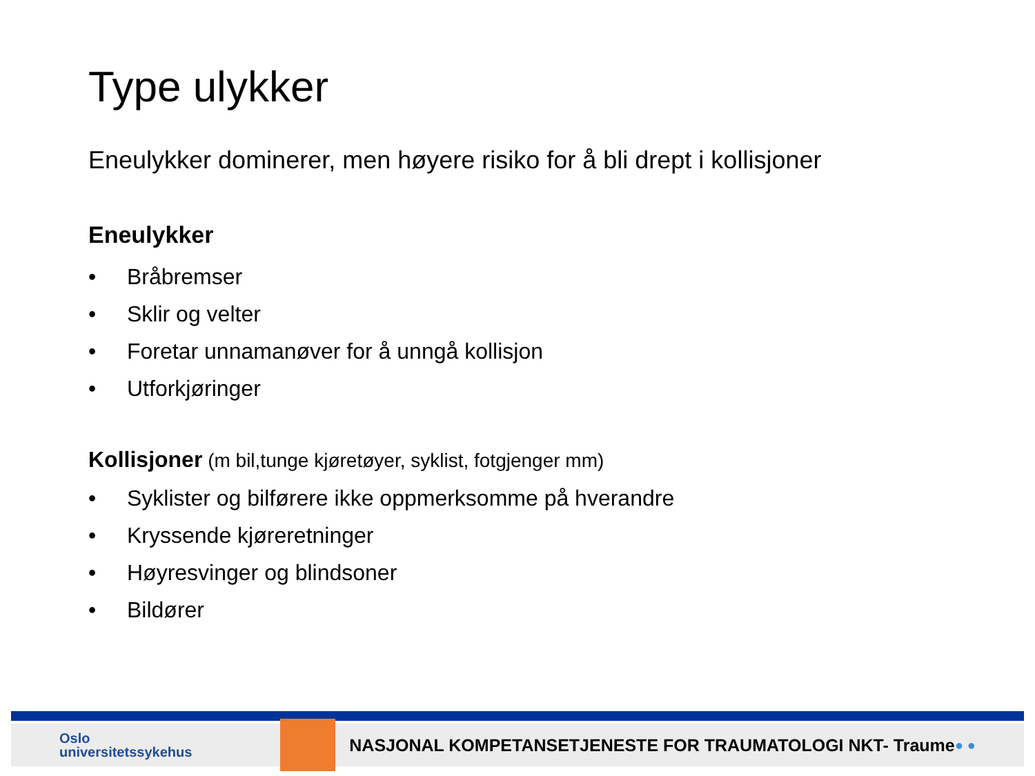Type ulykker
Eneulykker dominerer, men høyere risiko for å bli drept i kollisjoner
Eneulykker
• Bråbremser
• Sklir og velter
• Foretar unnamanøver for å unngå kollisjon
• Utforkjøringer
Kollisjoner (m bil,tunge kjøretøyer, syklist, fotgjenger mm)
• Syklister og bilførere ikke oppmerksomme på hverandre
• Kryssende kjøreretninger
• Høyresvinger og blindsoner
• Bildører
Oslo
universitetssykehus
NASJONAL KOMPETANSETJENESTE FOR TRAUMATOLOGI NKT- Traume
● ●